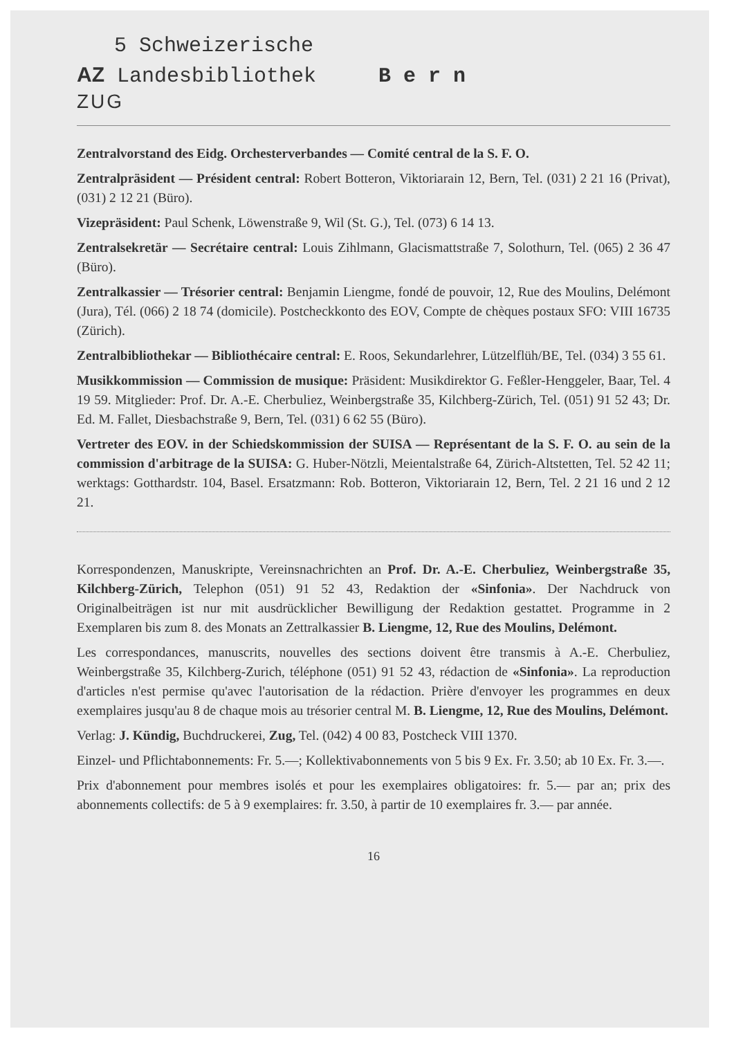5 Schweizerische
AZ Landesbibliothek B e r n
ZUG
Zentralvorstand des Eidg. Orchesterverbandes — Comité central de la S. F. O.
Zentralpräsident — Président central: Robert Botteron, Viktoriarain 12, Bern, Tel. (031) 2 21 16 (Privat), (031) 2 12 21 (Büro).
Vizepräsident: Paul Schenk, Löwenstraße 9, Wil (St. G.), Tel. (073) 6 14 13.
Zentralsekretär — Secrétaire central: Louis Zihlmann, Glacismattstraße 7, Solothurn, Tel. (065) 2 36 47 (Büro).
Zentralkassier — Trésorier central: Benjamin Liengme, fondé de pouvoir, 12, Rue des Moulins, Delémont (Jura), Tél. (066) 2 18 74 (domicile). Postcheckkonto des EOV, Compte de chèques postaux SFO: VIII 16735 (Zürich).
Zentralbibliothekar — Bibliothécaire central: E. Roos, Sekundarlehrer, Lützelflüh/BE, Tel. (034) 3 55 61.
Musikkommission — Commission de musique: Präsident: Musikdirektor G. Feßler-Henggeler, Baar, Tel. 4 19 59. Mitglieder: Prof. Dr. A.-E. Cherbuliez, Weinbergstraße 35, Kilchberg-Zürich, Tel. (051) 91 52 43; Dr. Ed. M. Fallet, Diesbachstraße 9, Bern, Tel. (031) 6 62 55 (Büro).
Vertreter des EOV. in der Schiedskommission der SUISA — Représentant de la S. F. O. au sein de la commission d'arbitrage de la SUISA: G. Huber-Nötzli, Meientalstraße 64, Zürich-Altstetten, Tel. 52 42 11; werktags: Gotthardstr. 104, Basel. Ersatzmann: Rob. Botteron, Viktoriarain 12, Bern, Tel. 2 21 16 und 2 12 21.
Korrespondenzen, Manuskripte, Vereinsnachrichten an Prof. Dr. A.-E. Cherbuliez, Weinbergstraße 35, Kilchberg-Zürich, Telephon (051) 91 52 43, Redaktion der «Sinfonia». Der Nachdruck von Originalbeiträgen ist nur mit ausdrücklicher Bewilligung der Redaktion gestattet. Programme in 2 Exemplaren bis zum 8. des Monats an Zettralkassier B. Liengme, 12, Rue des Moulins, Delémont.
Les correspondances, manuscrits, nouvelles des sections doivent être transmis à A.-E. Cherbuliez, Weinbergstraße 35, Kilchberg-Zurich, téléphone (051) 91 52 43, rédaction de «Sinfonia». La reproduction d'articles n'est permise qu'avec l'autorisation de la rédaction. Prière d'envoyer les programmes en deux exemplaires jusqu'au 8 de chaque mois au trésorier central M. B. Liengme, 12, Rue des Moulins, Delémont.
Verlag: J. Kündig, Buchdruckerei, Zug, Tel. (042) 4 00 83, Postcheck VIII 1370.
Einzel- und Pflichtabonnements: Fr. 5.—; Kollektivabonnements von 5 bis 9 Ex. Fr. 3.50; ab 10 Ex. Fr. 3.—.
Prix d'abonnement pour membres isolés et pour les exemplaires obligatoires: fr. 5.— par an; prix des abonnements collectifs: de 5 à 9 exemplaires: fr. 3.50, à partir de 10 exemplaires fr. 3.— par année.
16